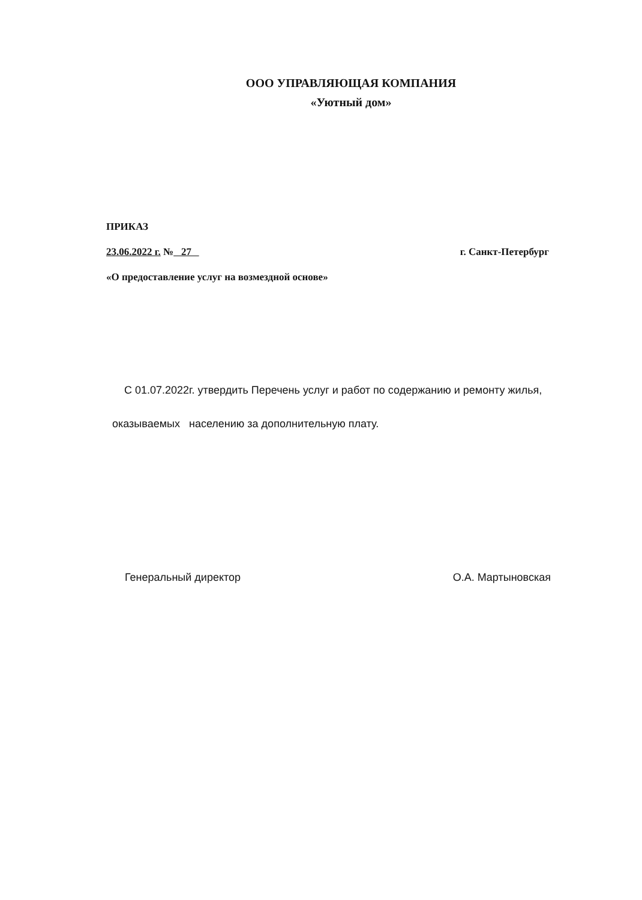ООО УПРАВЛЯЮЩАЯ КОМПАНИЯ
«Уютный дом»
ПРИКАЗ
23.06.2022 г. № 27 г. Санкт-Петербург
«О предоставление услуг на возмездной основе»
С 01.07.2022г. утвердить Перечень услуг и работ по содержанию и ремонту жилья,
оказываемых населению за дополнительную плату.
Генеральный директор О.А. Мартыновская